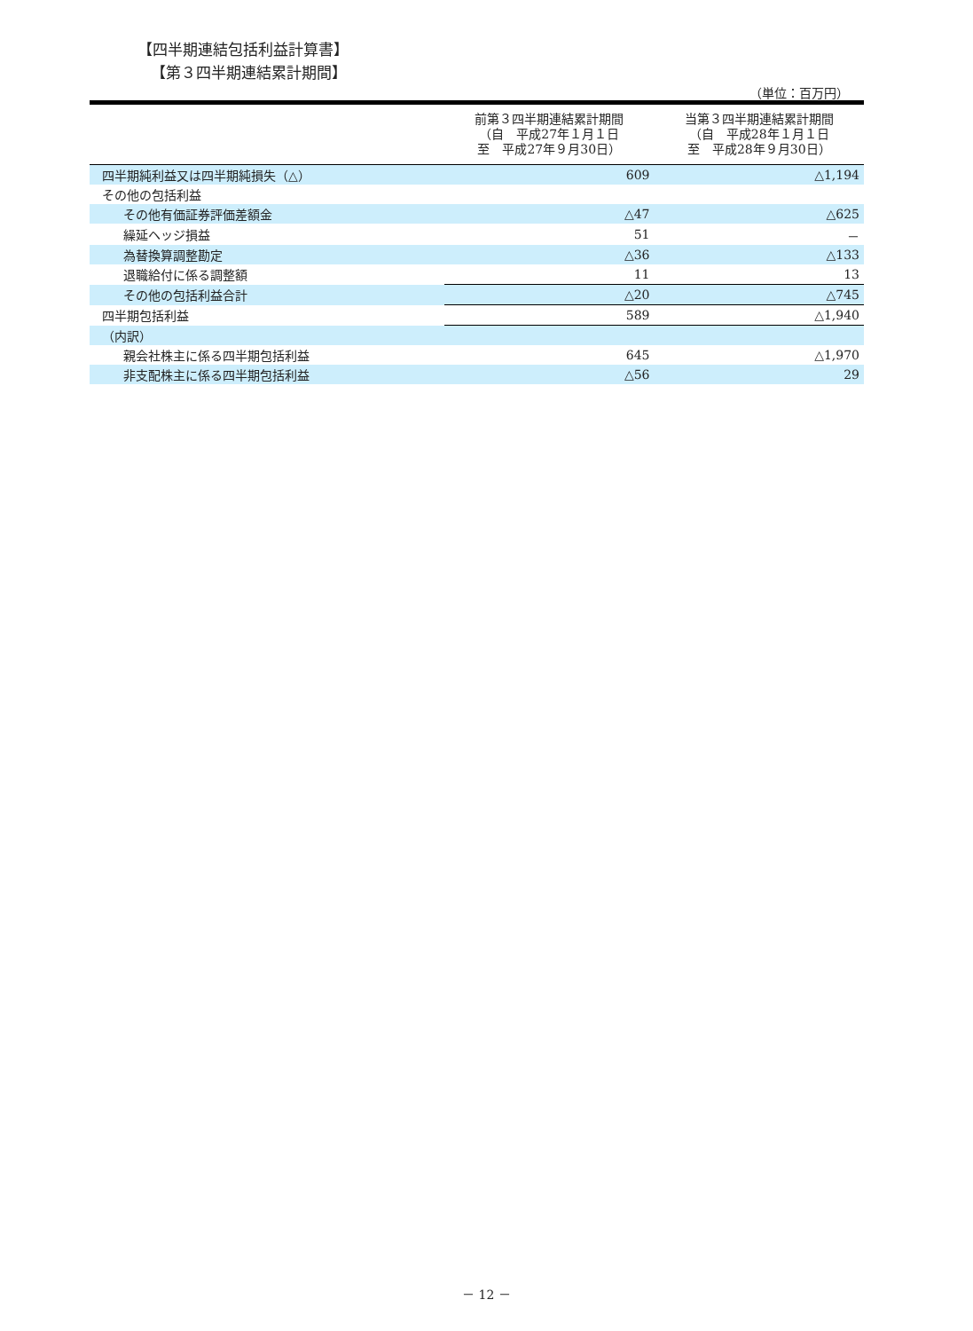【四半期連結包括利益計算書】
【第３四半期連結累計期間】
（単位：百万円）
| | 前第３四半期連結累計期間 （自 平成27年１月１日 至 平成27年９月30日） | 当第３四半期連結累計期間 （自 平成28年１月１日 至 平成28年９月30日） |
| --- | --- | --- |
| 四半期純利益又は四半期純損失（△） | 609 | △1,194 |
| その他の包括利益 | | |
| その他有価証券評価差額金 | △47 | △625 |
| 繰延ヘッジ損益 | 51 | － |
| 為替換算調整勘定 | △36 | △133 |
| 退職給付に係る調整額 | 11 | 13 |
| その他の包括利益合計 | △20 | △745 |
| 四半期包括利益 | 589 | △1,940 |
| （内訳） | | |
| 親会社株主に係る四半期包括利益 | 645 | △1,970 |
| 非支配株主に係る四半期包括利益 | △56 | 29 |
－ 12 －